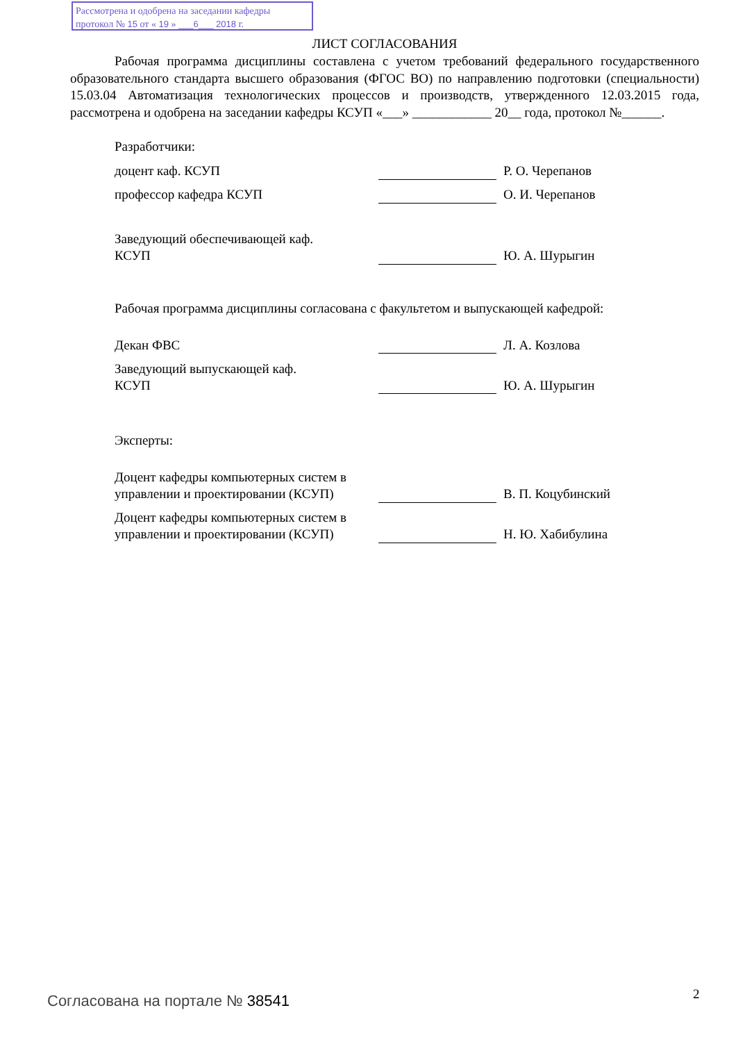Рассмотрена и одобрена на заседании кафедры
протокол № 15 от « 19 » ___6___ 2018 г.
ЛИСТ СОГЛАСОВАНИЯ
Рабочая программа дисциплины составлена с учетом требований федерального государственного образовательного стандарта высшего образования (ФГОС ВО) по направлению подготовки (специальности) 15.03.04 Автоматизация технологических процессов и производств, утвержденного 12.03.2015 года, рассмотрена и одобрена на заседании кафедры КСУП «___» ____________ 20__ года, протокол №______.
Разработчики:
| доцент каф. КСУП | | Р. О. Черепанов |
| профессор кафедра КСУП | | О. И. Черепанов |
| Заведующий обеспечивающей каф. КСУП | | Ю. А. Шурыгин |
Рабочая программа дисциплины согласована с факультетом и выпускающей кафедрой:
| Декан ФВС | | Л. А. Козлова |
| Заведующий выпускающей каф. КСУП | | Ю. А. Шурыгин |
Эксперты:
| Доцент кафедры компьютерных систем в управлении и проектировании (КСУП) | | В. П. Коцубинский |
| Доцент кафедры компьютерных систем в управлении и проектировании (КСУП) | | Н. Ю. Хабибулина |
Согласована на портале № 38541 2